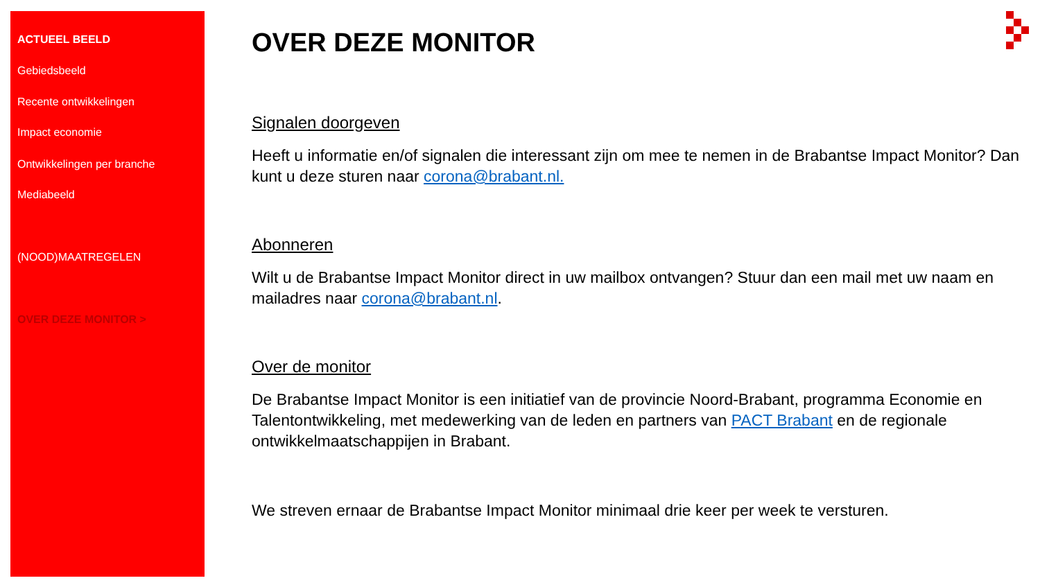ACTUEEL BEELD
Gebiedsbeeld
Recente ontwikkelingen
Impact economie
Ontwikkelingen per branche
Mediabeeld
(NOOD)MAATREGELEN
OVER DEZE MONITOR >
OVER DEZE MONITOR
Signalen doorgeven
Heeft u informatie en/of signalen die interessant zijn om mee te nemen in de Brabantse Impact Monitor? Dan kunt u deze sturen naar corona@brabant.nl.
Abonneren
Wilt u de Brabantse Impact Monitor direct in uw mailbox ontvangen? Stuur dan een mail met uw naam en mailadres naar corona@brabant.nl.
Over de monitor
De Brabantse Impact Monitor is een initiatief van de provincie Noord-Brabant, programma Economie en Talentontwikkeling, met medewerking van de leden en partners van PACT Brabant en de regionale ontwikkelmaatschappijen in Brabant.
We streven ernaar de Brabantse Impact Monitor minimaal drie keer per week te versturen.